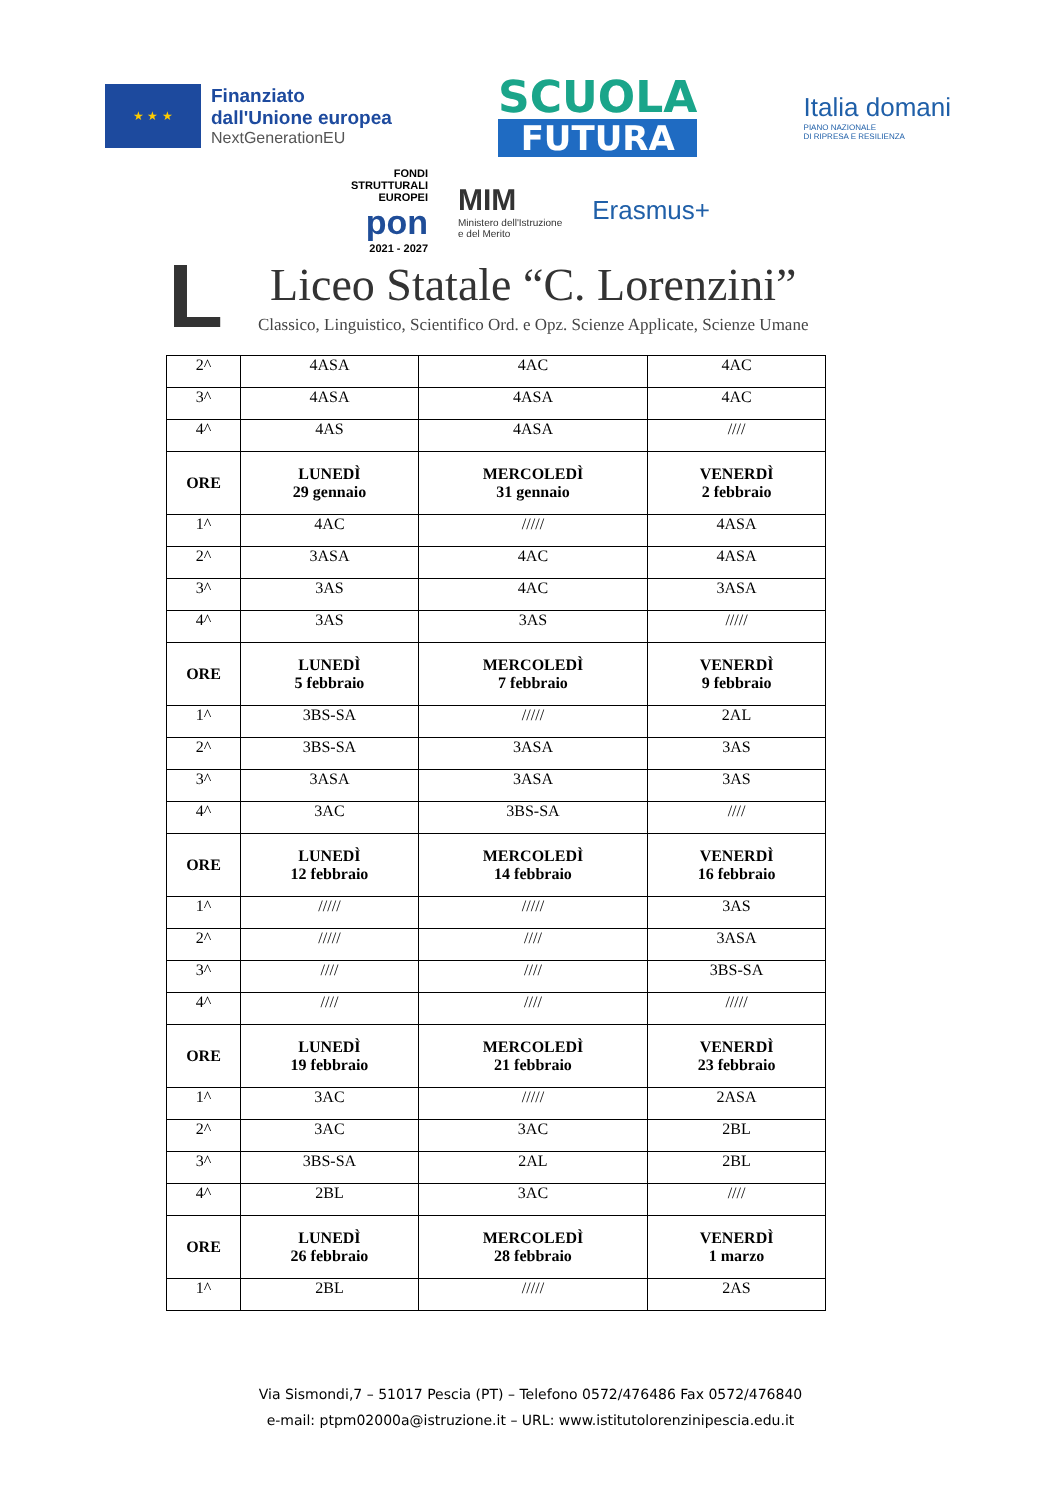★ ★ ★
Finanziato
dall'Unione europea
NextGenerationEU
SCUOLA
FUTURA
Italia domani
PIANO NAZIONALE
DI RIPRESA E RESILIENZA
FONDI
STRUTTURALI
EUROPEI
pon
2021 - 2027
MIM
Ministero dell'Istruzione
e del Merito
Erasmus+
L
Liceo Statale “C. Lorenzini”
Classico, Linguistico, Scientifico Ord. e Opz. Scienze Applicate, Scienze Umane
| 2^ | 4ASA | 4AC | 4AC |
| 3^ | 4ASA | 4ASA | 4AC |
| 4^ | 4AS | 4ASA | //// |
| ORE | LUNEDÌ 29 gennaio | MERCOLEDÌ 31 gennaio | VENERDÌ 2 febbraio |
| 1^ | 4AC | ///// | 4ASA |
| 2^ | 3ASA | 4AC | 4ASA |
| 3^ | 3AS | 4AC | 3ASA |
| 4^ | 3AS | 3AS | ///// |
| ORE | LUNEDÌ 5 febbraio | MERCOLEDÌ 7 febbraio | VENERDÌ 9 febbraio |
| 1^ | 3BS-SA | ///// | 2AL |
| 2^ | 3BS-SA | 3ASA | 3AS |
| 3^ | 3ASA | 3ASA | 3AS |
| 4^ | 3AC | 3BS-SA | //// |
| ORE | LUNEDÌ 12 febbraio | MERCOLEDÌ 14 febbraio | VENERDÌ 16 febbraio |
| 1^ | ///// | ///// | 3AS |
| 2^ | ///// | //// | 3ASA |
| 3^ | //// | //// | 3BS-SA |
| 4^ | //// | //// | ///// |
| ORE | LUNEDÌ 19 febbraio | MERCOLEDÌ 21 febbraio | VENERDÌ 23 febbraio |
| 1^ | 3AC | ///// | 2ASA |
| 2^ | 3AC | 3AC | 2BL |
| 3^ | 3BS-SA | 2AL | 2BL |
| 4^ | 2BL | 3AC | //// |
| ORE | LUNEDÌ 26 febbraio | MERCOLEDÌ 28 febbraio | VENERDÌ 1 marzo |
| 1^ | 2BL | ///// | 2AS |
Via Sismondi,7 – 51017 Pescia (PT) – Telefono 0572/476486 Fax 0572/476840
e-mail: ptpm02000a@istruzione.it – URL: www.istitutolorenzinipescia.edu.it